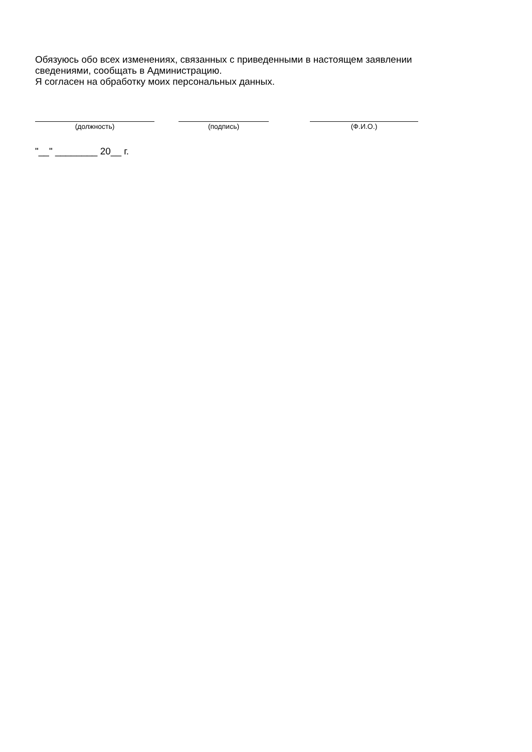Обязуюсь обо всех изменениях, связанных с приведенными в настоящем заявлении
сведениями, сообщать в Администрацию.
Я согласен на обработку моих персональных данных.
(должность) (подпись) (Ф.И.О.)
"__" ________ 20__ г.